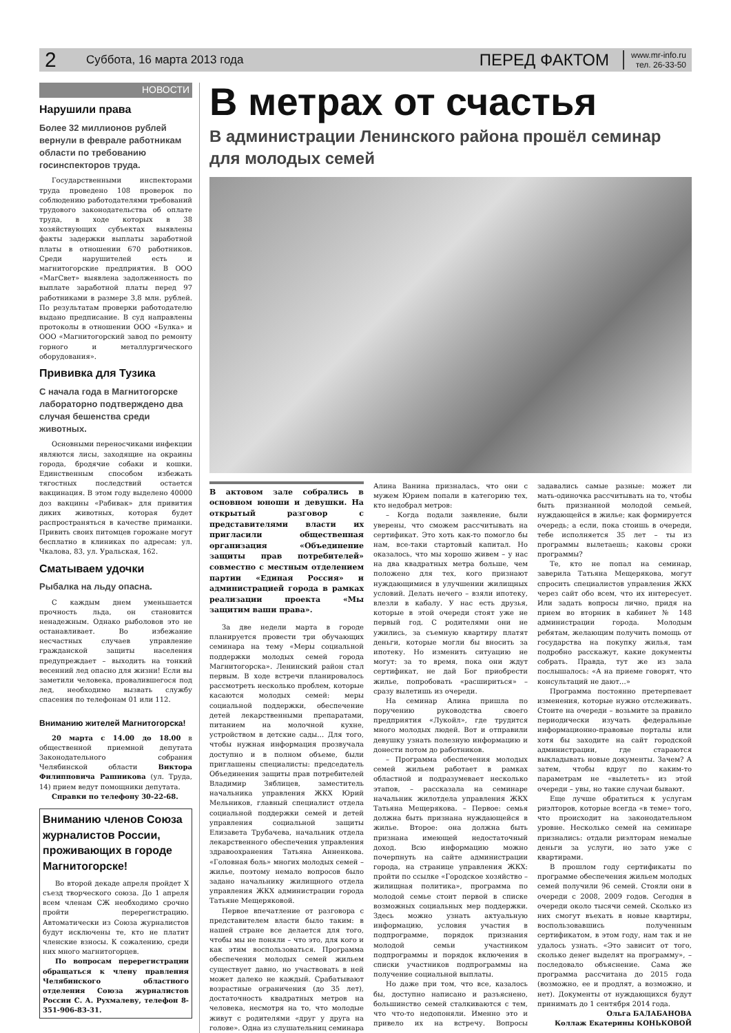2 Суббота, 16 марта 2013 года ПЕРЕД ФАКТОМ www.mr-info.ru
тел. 26-33-50
НОВОСТИ
Нарушили права
Более 32 миллионов рублей вернули в феврале работникам области по требованию госинспекторов труда.
Государственными инспекторами труда проведено 108 проверок по соблюдению работодателями требований трудового законодательства об оплате труда, в ходе которых в 38 хозяйствующих субъектах выявлены факты задержки выплаты заработной платы в отношении 670 работников. Среди нарушителей есть и магнитогорские предприятия. В ООО «МагСвет» выявлена задолженность по выплате заработной платы перед 97 работниками в размере 3,8 млн. рублей. По результатам проверки работодателю выдано предписание. В суд направлены протоколы в отношении ООО «Булка» и ООО «Магнитогорский завод по ремонту горного и металлургического оборудования».
Прививка для Тузика
С начала года в Магнитогорске лабораторно подтверждено два случая бешенства среди животных.
Основными переносчиками инфекции являются лисы, заходящие на окраины города, бродячие собаки и кошки. Единственным способом избежать тягостных последствий остается вакцинация. В этом году выделено 40000 доз вакцины «Рабивак» для привития диких животных, которая будет распространяться в качестве приманки. Привить своих питомцев горожане могут бесплатно в клиниках по адресам: ул. Чкалова, 83, ул. Уральская, 162.
Сматываем удочки
Рыбалка на льду опасна.
С каждым днем уменьшается прочность льда, он становится ненадежным. Однако рыболовов это не останавливает. Во избежание несчастных случаев управление гражданской защиты населения предупреждает – выходить на тонкий весенний лед опасно для жизни! Если вы заметили человека, провалившегося под лед, необходимо вызвать службу спасения по телефонам 01 или 112.
Вниманию жителей Магнитогорска!
20 марта с 14.00 до 18.00 в общественной приемной депутата Законодательного собрания Челябинской области Виктора Филипповича Рашникова (ул. Труда, 14) прием ведут помощники депутата.
Справки по телефону 30-22-68.
Вниманию членов Союза журналистов России, проживающих в городе Магнитогорске!
Во второй декаде апреля пройдет X съезд творческого союза. До 1 апреля всем членам СЖ необходимо срочно пройти перерегистрацию. Автоматически из Союза журналистов будут исключены те, кто не платит членские взносы. К сожалению, среди них много магнитогорцев.
По вопросам перерегистрации обращаться к члену правления Челябинского областного отделения Союза журналистов России С. А. Рухмалеву, телефон 8-351-906-83-31.
В метрах от счастья
В администрации Ленинского района прошёл семинар
для молодых семей
В актовом зале собрались в основном юноши и девушки. На открытый разговор с представителями власти их пригласили общественная организация «Объединение защиты прав потребителей» совместно с местным отделением партии «Единая Россия» и администрацией города в рамках реализации проекта «Мы защитим ваши права».
За две недели марта в городе планируется провести три обучающих семинара на тему «Меры социальной поддержки молодых семей города Магнитогорска». Ленинский район стал первым. В ходе встречи планировалось рассмотреть несколько проблем, которые касаются молодых семей: меры социальной поддержки, обеспечение детей лекарственными препаратами, питанием на молочной кухне, устройством в детские сады… Для того, чтобы нужная информация прозвучала доступно и в полном объеме, были приглашены специалисты: председатель Объединения защиты прав потребителей Владимир Зяблицев, заместитель начальника управления ЖКХ Юрий Мельников, главный специалист отдела социальной поддержки семей и детей управления социальной защиты Елизавета Трубачева, начальник отдела лекарственного обеспечения управления здравоохранения Татьяна Анненкова. «Головная боль» многих молодых семей – жилье, поэтому немало вопросов было задано начальнику жилищного отдела управления ЖКХ администрации города Татьяне Мещеряковой.
Первое впечатление от разговора с представителем власти было таким: в нашей стране все делается для того, чтобы мы не поняли – что это, для кого и как этим воспользоваться. Программа обеспечения молодых семей жильем существует давно, но участвовать в ней может далеко не каждый. Срабатывают возрастные ограничения (до 35 лет), достаточность квадратных метров на человека, несмотря на то, что молодые живут с родителями «друг у друга на голове». Одна из слушательниц семинара Алина Ванина призналась, что они с мужем Юрием попали в категорию тех, кто недобрал метров:
– Когда подали заявление, были уверены, что сможем рассчитывать на сертификат. Это хоть как-то помогло бы нам, все-таки стартовый капитал. Но оказалось, что мы хорошо живем – у нас на два квадратных метра больше, чем положено для тех, кого признают нуждающимися в улучшении жилищных условий. Делать нечего – взяли ипотеку, влезли в кабалу. У нас есть друзья, которые в этой очереди стоят уже не первый год. С родителями они не ужились, за съемную квартиру платят деньги, которые могли бы вносить за ипотеку. Но изменить ситуацию не могут: за то время, пока они ждут сертификат, не дай Бог приобрести жилье, попробовать «расшириться» – сразу вылетишь из очереди.
На семинар Алина пришла по поручению руководства своего предприятия «Лукойл», где трудится много молодых людей. Вот и отправили девушку узнать полезную информацию и донести потом до работников.
– Программа обеспечения молодых семей жильем работает в рамках областной и подразумевает несколько этапов, – рассказала на семинаре начальник жилотдела управления ЖКХ Татьяна Мещерякова. – Первое: семья должна быть признана нуждающейся в жилье. Второе: она должна быть признана имеющей недостаточный доход. Всю информацию можно почерпнуть на сайте администрации города, на странице управления ЖКХ: пройти по ссылке «Городское хозяйство – жилищная политика», программа по молодой семье стоит первой в списке возможных социальных мер поддержки. Здесь можно узнать актуальную информацию, условия участия в подпрограмме, порядок признания молодой семьи участником подпрограммы и порядок включения в списки участников подпрограммы на получение социальной выплаты.
Но даже при том, что все, казалось бы, доступно написано и разъяснено, большинство семей сталкиваются с тем, что что-то недопоняли. Именно это и привело их на встречу. Вопросы задавались самые разные: может ли мать-одиночка рассчитывать на то, чтобы быть признанной молодой семьей, нуждающейся в жилье; как формируется очередь; а если, пока стоишь в очереди, тебе исполняется 35 лет – ты из программы вылетаешь; каковы сроки программы?
Те, кто не попал на семинар, заверила Татьяна Мещерякова, могут спросить специалистов управления ЖКХ через сайт обо всем, что их интересует. Или задать вопросы лично, придя на прием во вторник в кабинет № 148 администрации города. Молодым ребятам, желающим получить помощь от государства на покупку жилья, там подробно расскажут, какие документы собрать. Правда, тут же из зала послышалось: «А на приеме говорят, что консультаций не дают…»
Программа постоянно претерпевает изменения, которые нужно отслеживать. Стоите на очереди – возьмите за правило периодически изучать федеральные информационно-правовые порталы или хотя бы заходите на сайт городской администрации, где стараются выкладывать новые документы. Зачем? А затем, чтобы вдруг по каким-то параметрам не «вылететь» из этой очереди – увы, но такие случаи бывают.
Еще лучше обратиться к услугам риэлторов, которые всегда «в теме» того, что происходит на законодательном уровне. Несколько семей на семинаре признались: отдали риэлторам немалые деньги за услуги, но зато уже с квартирами.
В прошлом году сертификаты по программе обеспечения жильем молодых семей получили 96 семей. Стояли они в очереди с 2008, 2009 годов. Сегодня в очереди около тысячи семей. Сколько из них смогут въехать в новые квартиры, воспользовавшись полученным сертификатом, в этом году, нам так и не удалось узнать. «Это зависит от того, сколько денег выделят на программу», – последовало объяснение. Сама же программа рассчитана до 2015 года (возможно, ее и продлят, а возможно, и нет). Документы от нуждающихся будут принимать до 1 сентября 2014 года.
Ольга БАЛАБАНОВА
Коллаж Екатерины КОНЬКОВОЙ